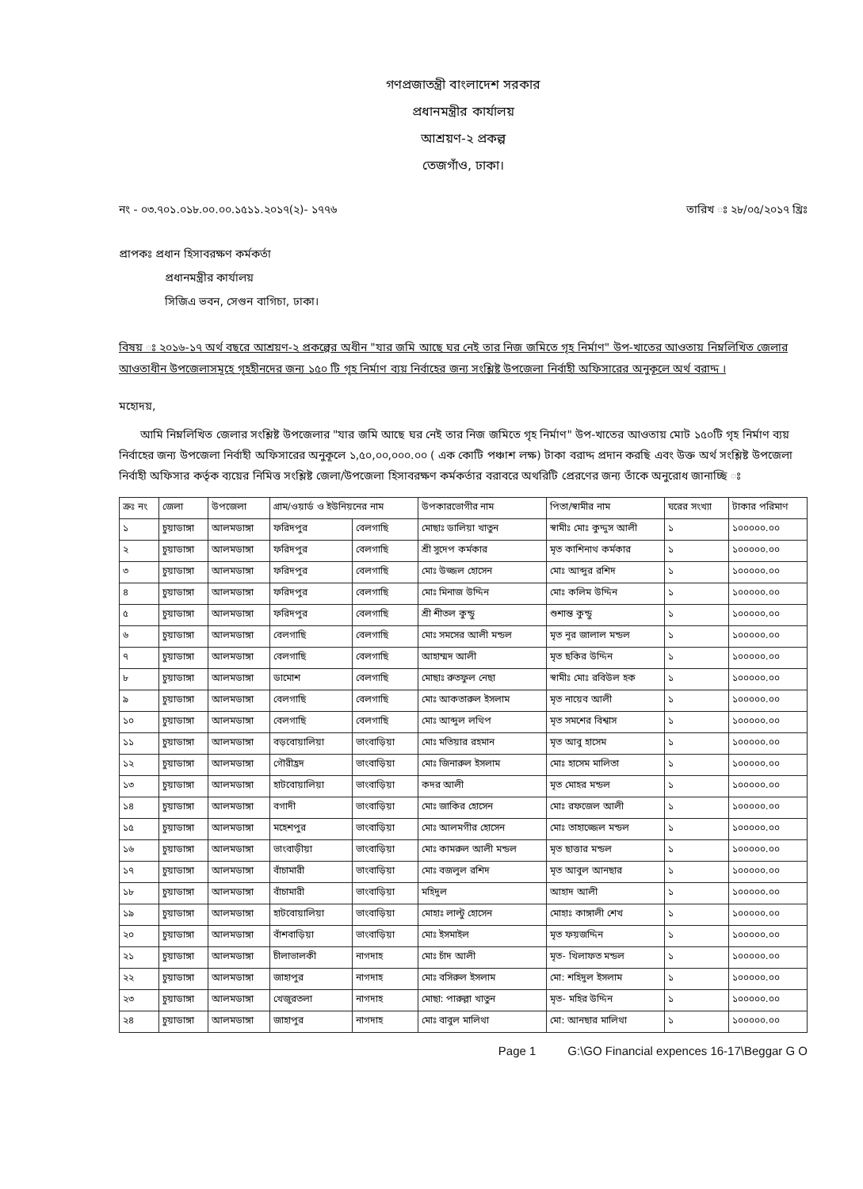গণপ্রজাতন্ত্রী বাংলাদেশ সরকার
প্রধানমন্ত্রীর কার্যালয়
আশ্রয়ণ-২ প্রকল্প
তেজগাঁও, ঢাকা।
নং - ০৩.৭০১.০১৮.০০.০০.১৫১১.২০১৭(২)- ১৭৭৬ তারিখ ঃ ২৮/০৫/২০১৭ খ্রিঃ
প্রাপকঃ প্রধান হিসাবরক্ষণ কর্মকর্তা
প্রধানমন্ত্রীর কার্যালয়
সিজিএ ভবন, সেগুন বাগিচা, ঢাকা।
বিষয় ঃ ২০১৬-১৭ অর্থ বছরে আশ্রয়ণ-২ প্রকল্পের অধীন "যার জমি আছে ঘর নেই তার নিজ জমিতে গৃহ নির্মাণ" উপ-খাতের আওতায় নিম্নলিখিত জেলার আওতাধীন উপজেলাসমূহে গৃহহীনদের জন্য ১৫০ টি গৃহ নির্মাণ ব্যয় নির্বাহের জন্য সংশ্লিষ্ট উপজেলা নির্বাহী অফিসারের অনুকূলে অর্থ বরাদ্দ ।
মহোদয়,
আমি নিম্নলিখিত জেলার সংশ্লিষ্ট উপজেলার "যার জমি আছে ঘর নেই তার নিজ জমিতে গৃহ নির্মাণ" উপ-খাতের আওতায় মোট ১৫০টি গৃহ নির্মাণ ব্যয় নির্বাহের জন্য উপজেলা নির্বাহী অফিসারের অনুকূলে ১,৫০,০০,০০০.০০ ( এক কোটি পঞ্চাশ লক্ষ) টাকা বরাদ্দ প্রদান করছি এবং উক্ত অর্থ সংশ্লিষ্ট উপজেলা নির্বাহী অফিসার কর্তৃক ব্যয়ের নিমিত্ত সংশ্লিষ্ট জেলা/উপজেলা হিসাবরক্ষণ কর্মকর্তার বরাবরে অথরিটি প্রেরণের জন্য তাঁকে অনুরোধ জানাচ্ছি ঃ
| ক্রঃ নং | জেলা | উপজেলা | গ্রাম/ওয়ার্ড ও ইউনিয়নের নাম | | উপকারভোগীর নাম | পিতা/স্বামীর নাম | ঘরের সংখ্যা | টাকার পরিমাণ |
| --- | --- | --- | --- | --- | --- | --- | --- | --- |
| ১ | চুয়াডাঙ্গা | আলমডাঙ্গা | ফরিদপুর | বেলগাছি | মোছাঃ ডালিয়া খাতুন | স্বামীঃ মোঃ কুদ্দুস আলী | ১ | ১০০০০০.০০ |
| ২ | চুয়াডাঙ্গা | আলমডাঙ্গা | ফরিদপুর | বেলগাছি | শ্রী সুদেপ কর্মকার | মৃত কাশিনাথ কর্মকার | ১ | ১০০০০০.০০ |
| ৩ | চুয়াডাঙ্গা | আলমডাঙ্গা | ফরিদপুর | বেলগাছি | মোঃ উজ্জল হোসেন | মোঃ আব্দুর রশিদ | ১ | ১০০০০০.০০ |
| ৪ | চুয়াডাঙ্গা | আলমডাঙ্গা | ফরিদপুর | বেলগাছি | মোঃ মিনাজ উদ্দিন | মোঃ কলিম উদ্দিন | ১ | ১০০০০০.০০ |
| ৫ | চুয়াডাঙ্গা | আলমডাঙ্গা | ফরিদপুর | বেলগাছি | শ্রী শীতল কুন্ডু | শুশান্ত কুন্ডু | ১ | ১০০০০০.০০ |
| ৬ | চুয়াডাঙ্গা | আলমডাঙ্গা | বেলগাছি | বেলগাছি | মোঃ সমসের আলী মন্ডল | মৃত নূর জালাল মন্ডল | ১ | ১০০০০০.০০ |
| ৭ | চুয়াডাঙ্গা | আলমডাঙ্গা | বেলগাছি | বেলগাছি | আহাম্মদ আলী | মৃত ছকির উদ্দিন | ১ | ১০০০০০.০০ |
| ৮ | চুয়াডাঙ্গা | আলমডাঙ্গা | ডামোশ | বেলগাছি | মোছাঃ রুতফুল নেছা | স্বামীঃ মোঃ রবিউল হক | ১ | ১০০০০০.০০ |
| ৯ | চুয়াডাঙ্গা | আলমডাঙ্গা | বেলগাছি | বেলগাছি | মোঃ আকতারুল ইসলাম | মৃত নায়েব আলী | ১ | ১০০০০০.০০ |
| ১০ | চুয়াডাঙ্গা | আলমডাঙ্গা | বেলগাছি | বেলগাছি | মোঃ আব্দুল লথিপ | মৃত সমশের বিশ্বাস | ১ | ১০০০০০.০০ |
| ১১ | চুয়াডাঙ্গা | আলমডাঙ্গা | বড়বোয়ালিয়া | ভাংবাড়িয়া | মোঃ মতিয়ার রহমান | মৃত আবু হাসেম | ১ | ১০০০০০.০০ |
| ১২ | চুয়াডাঙ্গা | আলমডাঙ্গা | গৌরীহ্রদ | ভাংবাড়িয়া | মোঃ জিনারুল ইসলাম | মোঃ হাসেম মালিতা | ১ | ১০০০০০.০০ |
| ১৩ | চুয়াডাঙ্গা | আলমডাঙ্গা | হাটবোয়ালিয়া | ভাংবাড়িয়া | কদর আলী | মৃত মোহর মন্ডল | ১ | ১০০০০০.০০ |
| ১৪ | চুয়াডাঙ্গা | আলমডাঙ্গা | বগাদী | ভাংবাড়িয়া | মোঃ জাকির হোসেন | মোঃ রফজেল আলী | ১ | ১০০০০০.০০ |
| ১৫ | চুয়াডাঙ্গা | আলমডাঙ্গা | মহেশপুর | ভাংবাড়িয়া | মোঃ আলমগীর হোসেন | মোঃ তাহাজ্জেল মন্ডল | ১ | ১০০০০০.০০ |
| ১৬ | চুয়াডাঙ্গা | আলমডাঙ্গা | ভাংবাড়ীয়া | ভাংবাড়িয়া | মোঃ কামরুল আলী মন্ডল | মৃত ছাত্তার মন্ডল | ১ | ১০০০০০.০০ |
| ১৭ | চুয়াডাঙ্গা | আলমডাঙ্গা | বাঁচামারী | ভাংবাড়িয়া | মোঃ বজলুল রশিদ | মৃত আবুল আনছার | ১ | ১০০০০০.০০ |
| ১৮ | চুয়াডাঙ্গা | আলমডাঙ্গা | বাঁচামারী | ভাংবাড়িয়া | মহিদুল | আহাদ আলী | ১ | ১০০০০০.০০ |
| ১৯ | চুয়াডাঙ্গা | আলমডাঙ্গা | হাটবোয়ালিয়া | ভাংবাড়িয়া | মোহাঃ লাল্টু হোসেন | মোহাঃ কাঙ্গালী শেখ | ১ | ১০০০০০.০০ |
| ২০ | চুয়াডাঙ্গা | আলমডাঙ্গা | বাঁশবাড়িয়া | ভাংবাড়িয়া | মোঃ ইসমাইল | মৃত ফয়জদ্দিন | ১ | ১০০০০০.০০ |
| ২১ | চুয়াডাঙ্গা | আলমডাঙ্গা | চীলাভালকী | নাগদাহ | মোঃ চাঁদ আলী | মৃত- খিলাফত মন্ডল | ১ | ১০০০০০.০০ |
| ২২ | চুয়াডাঙ্গা | আলমডাঙ্গা | জাহাপুর | নাগদাহ | মোঃ বসিরুল ইসলাম | মো: শহিদুল ইসলাম | ১ | ১০০০০০.০০ |
| ২৩ | চুয়াডাঙ্গা | আলমডাঙ্গা | খেজুরতলা | নাগদাহ | মোছা: পারুল্লা খাতুন | মৃত- মহির উদ্দিন | ১ | ১০০০০০.০০ |
| ২৪ | চুয়াডাঙ্গা | আলমডাঙ্গা | জাহাপুর | নাগদাহ | মোঃ বাবুল মালিথা | মো: আনছার মালিথা | ১ | ১০০০০০.০০ |
Page 1 G:\GO Financial expences 16-17\Beggar G O